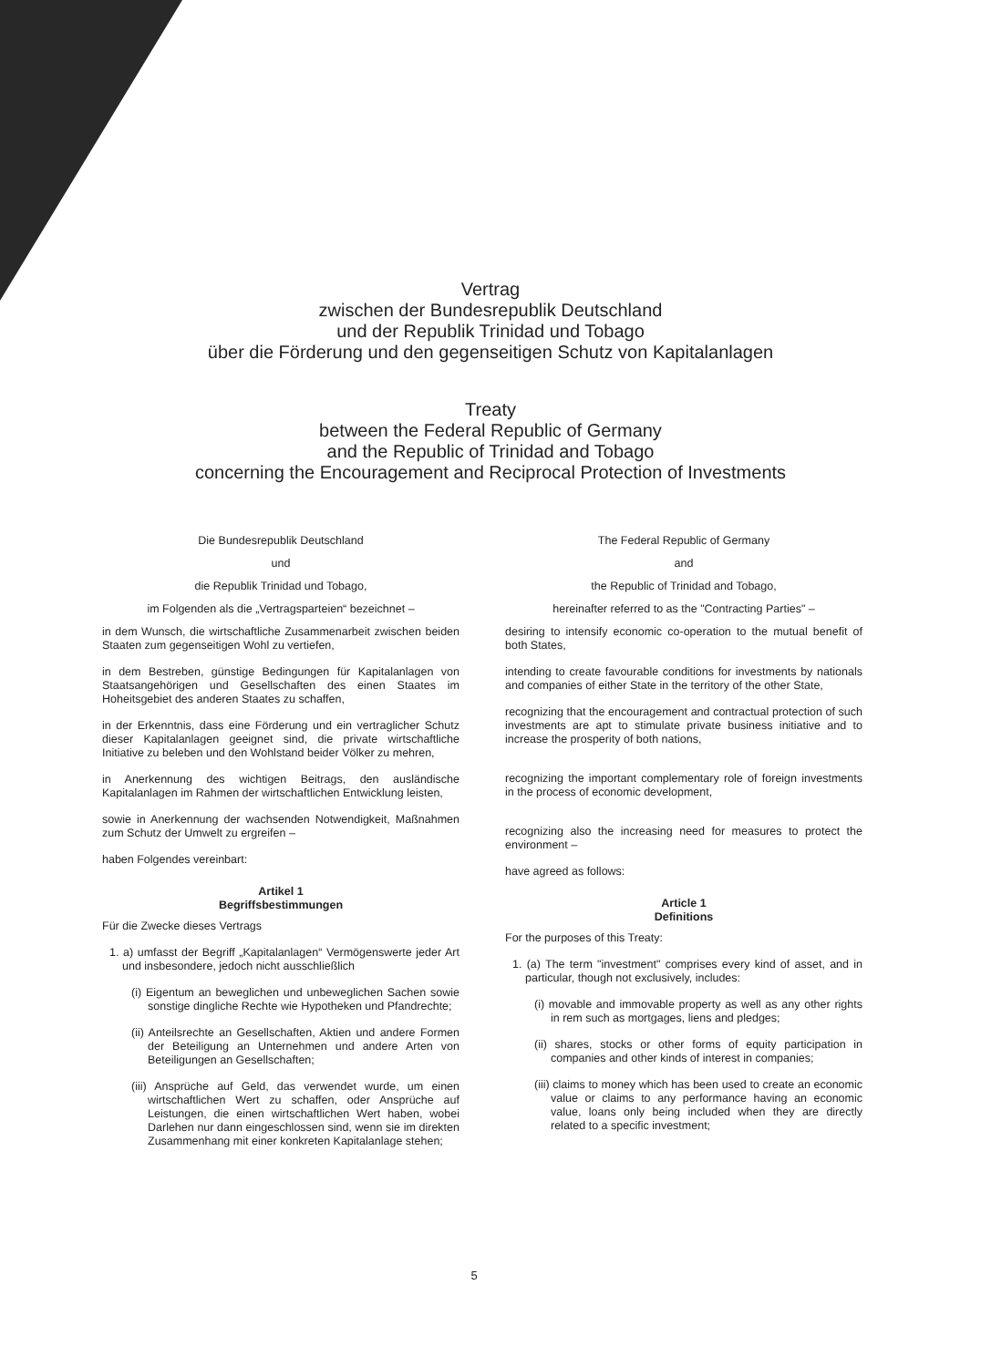Vertrag
zwischen der Bundesrepublik Deutschland
und der Republik Trinidad und Tobago
über die Förderung und den gegenseitigen Schutz von Kapitalanlagen
Treaty
between the Federal Republic of Germany
and the Republic of Trinidad and Tobago
concerning the Encouragement and Reciprocal Protection of Investments
Die Bundesrepublik Deutschland
und
die Republik Trinidad und Tobago,
im Folgenden als die „Vertragsparteien“ bezeichnet –
in dem Wunsch, die wirtschaftliche Zusammenarbeit zwischen beiden Staaten zum gegenseitigen Wohl zu vertiefen,
in dem Bestreben, günstige Bedingungen für Kapitalanlagen von Staatsangehörigen und Gesellschaften des einen Staates im Hoheitsgebiet des anderen Staates zu schaffen,
in der Erkenntnis, dass eine Förderung und ein vertraglicher Schutz dieser Kapitalanlagen geeignet sind, die private wirtschaftliche Initiative zu beleben und den Wohlstand beider Völker zu mehren,
in Anerkennung des wichtigen Beitrags, den ausländische Kapitalanlagen im Rahmen der wirtschaftlichen Entwicklung leisten,
sowie in Anerkennung der wachsenden Notwendigkeit, Maßnahmen zum Schutz der Umwelt zu ergreifen –
haben Folgendes vereinbart:
Artikel 1
Begriffsbestimmungen
Für die Zwecke dieses Vertrags
1. a) umfasst der Begriff „Kapitalanlagen“ Vermögenswerte jeder Art und insbesondere, jedoch nicht ausschließlich
(i) Eigentum an beweglichen und unbeweglichen Sachen sowie sonstige dingliche Rechte wie Hypotheken und Pfandrechte;
(ii) Anteilsrechte an Gesellschaften, Aktien und andere Formen der Beteiligung an Unternehmen und andere Arten von Beteiligungen an Gesellschaften;
(iii) Ansprüche auf Geld, das verwendet wurde, um einen wirtschaftlichen Wert zu schaffen, oder Ansprüche auf Leistungen, die einen wirtschaftlichen Wert haben, wobei Darlehen nur dann eingeschlossen sind, wenn sie im direkten Zusammenhang mit einer konkreten Kapitalanlage stehen;
The Federal Republic of Germany
and
the Republic of Trinidad and Tobago,
hereinafter referred to as the "Contracting Parties" –
desiring to intensify economic co-operation to the mutual benefit of both States,
intending to create favourable conditions for investments by nationals and companies of either State in the territory of the other State,
recognizing that the encouragement and contractual protection of such investments are apt to stimulate private business initiative and to increase the prosperity of both nations,
recognizing the important complementary role of foreign investments in the process of economic development,
recognizing also the increasing need for measures to protect the environment –
have agreed as follows:
Article 1
Definitions
For the purposes of this Treaty:
1. (a) The term "investment" comprises every kind of asset, and in particular, though not exclusively, includes:
(i) movable and immovable property as well as any other rights in rem such as mortgages, liens and pledges;
(ii) shares, stocks or other forms of equity participation in companies and other kinds of interest in companies;
(iii) claims to money which has been used to create an economic value or claims to any performance having an economic value, loans only being included when they are directly related to a specific investment;
5